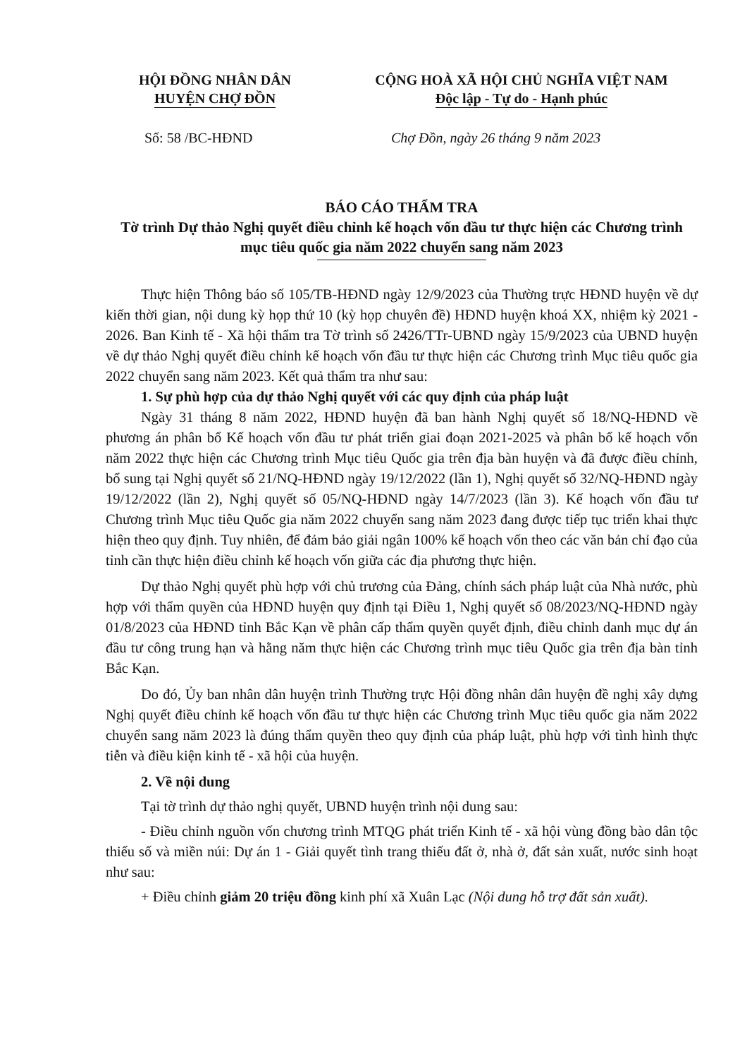HỘI ĐỒNG NHÂN DÂN
HUYỆN CHỢ ĐỒN
CỘNG HOÀ XÃ HỘI CHỦ NGHĨA VIỆT NAM
Độc lập - Tự do - Hạnh phúc
Số: 58 /BC-HĐND Chợ Đồn, ngày 26 tháng 9 năm 2023
BÁO CÁO THẨM TRA
Tờ trình Dự thảo Nghị quyết điều chỉnh kế hoạch vốn đầu tư thực hiện các Chương trình mục tiêu quốc gia năm 2022 chuyển sang năm 2023
Thực hiện Thông báo số 105/TB-HĐND ngày 12/9/2023 của Thường trực HĐND huyện về dự kiến thời gian, nội dung kỳ họp thứ 10 (kỳ họp chuyên đề) HĐND huyện khoá XX, nhiệm kỳ 2021 - 2026. Ban Kinh tế - Xã hội thẩm tra Tờ trình số 2426/TTr-UBND ngày 15/9/2023 của UBND huyện về dự thảo Nghị quyết điều chỉnh kế hoạch vốn đầu tư thực hiện các Chương trình Mục tiêu quốc gia 2022 chuyển sang năm 2023. Kết quả thẩm tra như sau:
1. Sự phù hợp của dự thảo Nghị quyết với các quy định của pháp luật
Ngày 31 tháng 8 năm 2022, HĐND huyện đã ban hành Nghị quyết số 18/NQ-HĐND về phương án phân bổ Kế hoạch vốn đầu tư phát triển giai đoạn 2021-2025 và phân bổ kế hoạch vốn năm 2022 thực hiện các Chương trình Mục tiêu Quốc gia trên địa bàn huyện và đã được điều chỉnh, bổ sung tại Nghị quyết số 21/NQ-HĐND ngày 19/12/2022 (lần 1), Nghị quyết số 32/NQ-HĐND ngày 19/12/2022 (lần 2), Nghị quyết số 05/NQ-HĐND ngày 14/7/2023 (lần 3). Kế hoạch vốn đầu tư Chương trình Mục tiêu Quốc gia năm 2022 chuyển sang năm 2023 đang được tiếp tục triển khai thực hiện theo quy định. Tuy nhiên, để đảm bảo giải ngân 100% kế hoạch vốn theo các văn bản chỉ đạo của tỉnh cần thực hiện điều chỉnh kế hoạch vốn giữa các địa phương thực hiện.
Dự thảo Nghị quyết phù hợp với chủ trương của Đảng, chính sách pháp luật của Nhà nước, phù hợp với thẩm quyền của HĐND huyện quy định tại Điều 1, Nghị quyết số 08/2023/NQ-HĐND ngày 01/8/2023 của HĐND tỉnh Bắc Kạn về phân cấp thẩm quyền quyết định, điều chỉnh danh mục dự án đầu tư công trung hạn và hằng năm thực hiện các Chương trình mục tiêu Quốc gia trên địa bàn tỉnh Bắc Kạn.
Do đó, Ủy ban nhân dân huyện trình Thường trực Hội đồng nhân dân huyện đề nghị xây dựng Nghị quyết điều chỉnh kế hoạch vốn đầu tư thực hiện các Chương trình Mục tiêu quốc gia năm 2022 chuyển sang năm 2023 là đúng thẩm quyền theo quy định của pháp luật, phù hợp với tình hình thực tiễn và điều kiện kinh tế - xã hội của huyện.
2. Về nội dung
Tại tờ trình dự thảo nghị quyết, UBND huyện trình nội dung sau:
- Điều chỉnh nguồn vốn chương trình MTQG phát triển Kinh tế - xã hội vùng đồng bào dân tộc thiểu số và miền núi: Dự án 1 - Giải quyết tình trang thiếu đất ở, nhà ở, đất sản xuất, nước sinh hoạt như sau:
+ Điều chỉnh giảm 20 triệu đồng kinh phí xã Xuân Lạc (Nội dung hỗ trợ đất sản xuất).